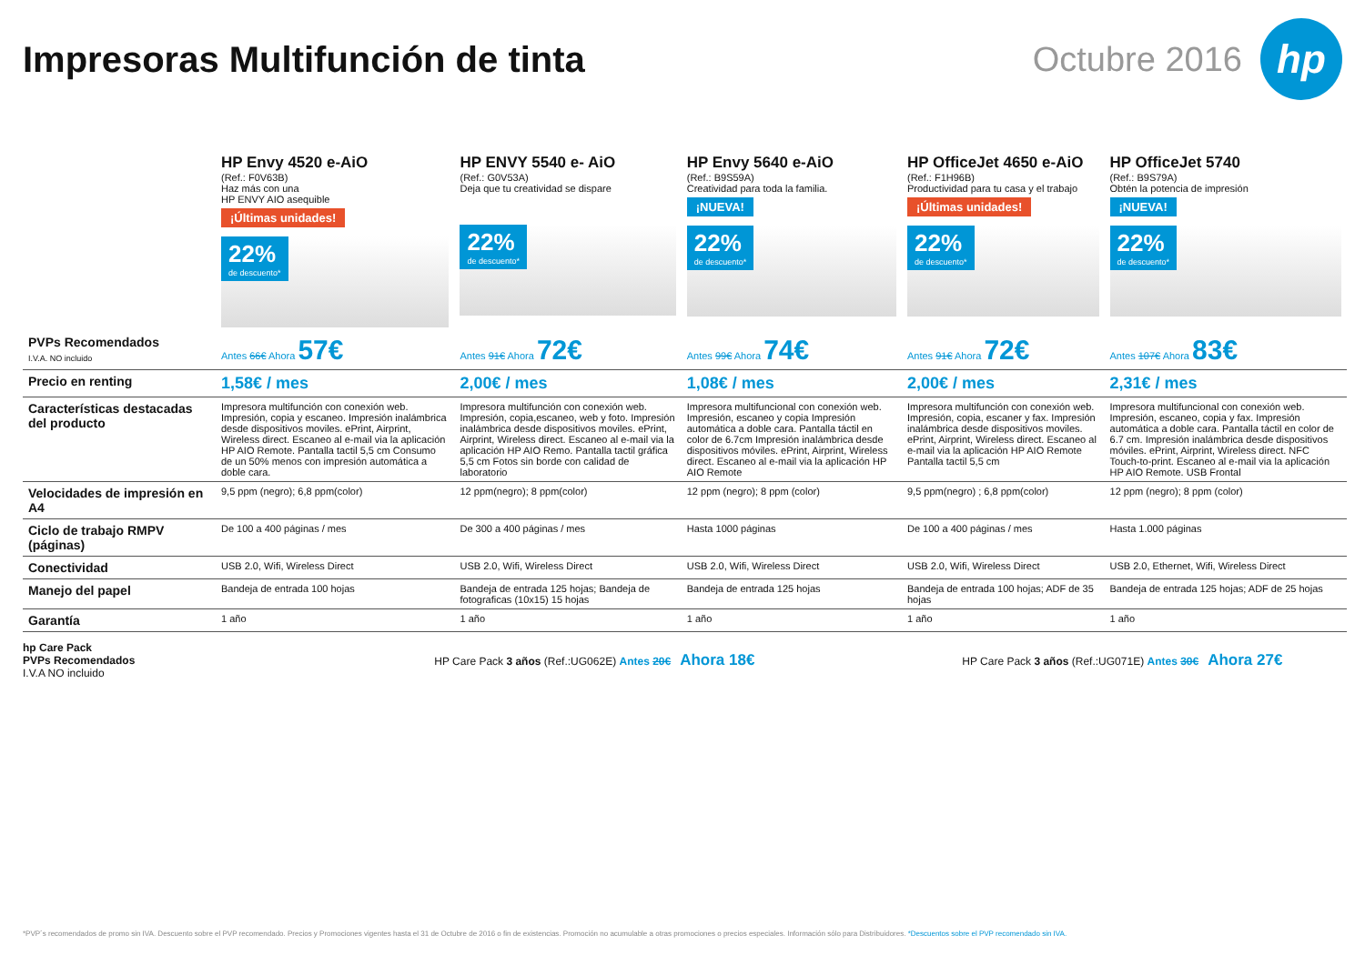Impresoras Multifunción de tinta
Octubre 2016
hp
| | HP Envy 4520 e-AiO (Ref.: F0V63B) Haz más con una HP ENVY AIO asequible ¡Últimas unidades! 22% de descuento* | HP ENVY 5540 e- AiO (Ref.: G0V53A) Deja que tu creatividad se dispare 22% de descuento* | HP Envy 5640 e-AiO (Ref.: B9S59A) Creatividad para toda la familia. ¡NUEVA! 22% de descuento* | HP OfficeJet 4650 e-AiO (Ref.: F1H96B) Productividad para tu casa y el trabajo ¡Últimas unidades! 22% de descuento* | HP OfficeJet 5740 (Ref.: B9S79A) Obtén la potencia de impresión ¡NUEVA! 22% de descuento* |
| PVPs Recomendados I.V.A. NO incluido | Antes 66€ Ahora 57€ | Antes 91€ Ahora 72€ | Antes 99€ Ahora 74€ | Antes 91€ Ahora 72€ | Antes 107€ Ahora 83€ |
| Precio en renting | 1,58€ / mes | 2,00€ / mes | 1,08€ / mes | 2,00€ / mes | 2,31€ / mes |
| Características destacadas del producto | Impresora multifunción con conexión web. Impresión, copia y escaneo. Impresión inalámbrica desde dispositivos moviles. ePrint, Airprint, Wireless direct. Escaneo al e-mail via la aplicación HP AIO Remote. Pantalla tactil 5,5 cm Consumo de un 50% menos con impresión automática a doble cara. | Impresora multifunción con conexión web. Impresión, copia,escaneo, web y foto. Impresión inalámbrica desde dispositivos moviles. ePrint, Airprint, Wireless direct. Escaneo al e-mail via la aplicación HP AIO Remo. Pantalla tactil gráfica 5,5 cm Fotos sin borde con calidad de laboratorio | Impresora multifuncional con conexión web. Impresión, escaneo y copia Impresión automática a doble cara. Pantalla táctil en color de 6.7cm Impresión inalámbrica desde dispositivos móviles. ePrint, Airprint, Wireless direct. Escaneo al e-mail via la aplicación HP AIO Remote | Impresora multifunción con conexión web. Impresión, copia, escaner y fax. Impresión inalámbrica desde dispositivos moviles. ePrint, Airprint, Wireless direct. Escaneo al e-mail via la aplicación HP AIO Remote Pantalla tactil 5,5 cm | Impresora multifuncional con conexión web. Impresión, escaneo, copia y fax. Impresión automática a doble cara. Pantalla táctil en color de 6.7 cm. Impresión inalámbrica desde dispositivos móviles. ePrint, Airprint, Wireless direct. NFC Touch-to-print. Escaneo al e-mail via la aplicación HP AIO Remote. USB Frontal |
| Velocidades de impresión en A4 | 9,5 ppm (negro); 6,8 ppm(color) | 12 ppm(negro); 8 ppm(color) | 12 ppm (negro); 8 ppm (color) | 9,5 ppm(negro) ; 6,8 ppm(color) | 12 ppm (negro); 8 ppm (color) |
| Ciclo de trabajo RMPV (páginas) | De 100 a 400 páginas / mes | De 300 a 400 páginas / mes | Hasta 1000 páginas | De 100 a 400 páginas / mes | Hasta 1.000 páginas |
| Conectividad | USB 2.0, Wifi, Wireless Direct | USB 2.0, Wifi, Wireless Direct | USB 2.0, Wifi, Wireless Direct | USB 2.0, Wifi, Wireless Direct | USB 2.0, Ethernet, Wifi, Wireless Direct |
| Manejo del papel | Bandeja de entrada 100 hojas | Bandeja de entrada 125 hojas; Bandeja de fotograficas (10x15) 15 hojas | Bandeja de entrada 125 hojas | Bandeja de entrada 100 hojas; ADF de 35 hojas | Bandeja de entrada 125 hojas; ADF de 25 hojas |
| Garantía | 1 año | 1 año | 1 año | 1 año | 1 año |
hp Care Pack
PVPs Recomendados
I.V.A NO incluido
HP Care Pack 3 años (Ref.:UG062E) Antes 20€ Ahora 18€
HP Care Pack 3 años (Ref.:UG071E) Antes 30€ Ahora 27€
*PVP´s recomendados de promo sin IVA. Descuento sobre el PVP recomendado. Precios y Promociones vigentes hasta el 31 de Octubre de 2016 o fin de existencias. Promoción no acumulable a otras promociones o precios especiales. Información sólo para Distribuidores. *Descuentos sobre el PVP recomendado sin IVA.